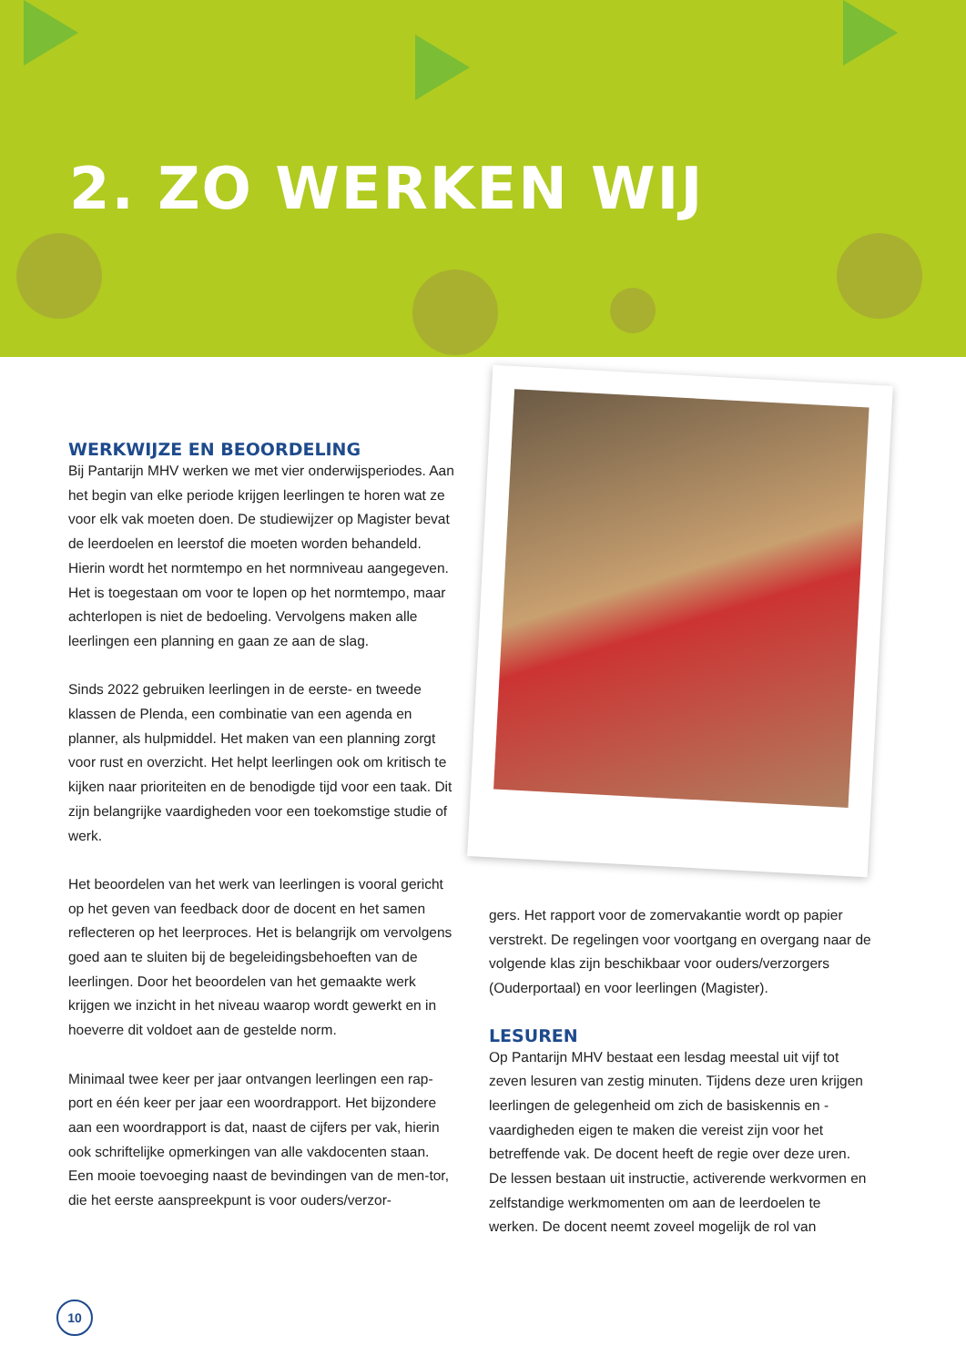2. ZO WERKEN WIJ
WERKWIJZE EN BEOORDELING
Bij Pantarijn MHV werken we met vier onderwijsperiodes. Aan het begin van elke periode krijgen leerlingen te horen wat ze voor elk vak moeten doen. De studiewijzer op Magister bevat de leerdoelen en leerstof die moeten worden behandeld. Hierin wordt het normtempo en het normniveau aangegeven. Het is toegestaan om voor te lopen op het normtempo, maar achterlopen is niet de bedoeling. Vervolgens maken alle leerlingen een planning en gaan ze aan de slag.
Sinds 2022 gebruiken leerlingen in de eerste- en tweede klassen de Plenda, een combinatie van een agenda en planner, als hulpmiddel. Het maken van een planning zorgt voor rust en overzicht. Het helpt leerlingen ook om kritisch te kijken naar prioriteiten en de benodigde tijd voor een taak. Dit zijn belangrijke vaardigheden voor een toekomstige studie of werk.
Het beoordelen van het werk van leerlingen is vooral gericht op het geven van feedback door de docent en het samen reflecteren op het leerproces. Het is belangrijk om vervolgens goed aan te sluiten bij de begeleidingsbehoeften van de leerlingen. Door het beoordelen van het gemaakte werk krijgen we inzicht in het niveau waarop wordt gewerkt en in hoeverre dit voldoet aan de gestelde norm.
Minimaal twee keer per jaar ontvangen leerlingen een rap-port en één keer per jaar een woordrapport. Het bijzondere aan een woordrapport is dat, naast de cijfers per vak, hierin ook schriftelijke opmerkingen van alle vakdocenten staan. Een mooie toevoeging naast de bevindingen van de men-tor, die het eerste aanspreekpunt is voor ouders/verzor-
gers. Het rapport voor de zomervakantie wordt op papier verstrekt. De regelingen voor voortgang en overgang naar de volgende klas zijn beschikbaar voor ouders/verzorgers (Ouderportaal) en voor leerlingen (Magister).
LESUREN
Op Pantarijn MHV bestaat een lesdag meestal uit vijf tot zeven lesuren van zestig minuten. Tijdens deze uren krijgen leerlingen de gelegenheid om zich de basiskennis en -vaardigheden eigen te maken die vereist zijn voor het betreffende vak. De docent heeft de regie over deze uren. De lessen bestaan uit instructie, activerende werkvormen en zelfstandige werkmomenten om aan de leerdoelen te werken. De docent neemt zoveel mogelijk de rol van
10